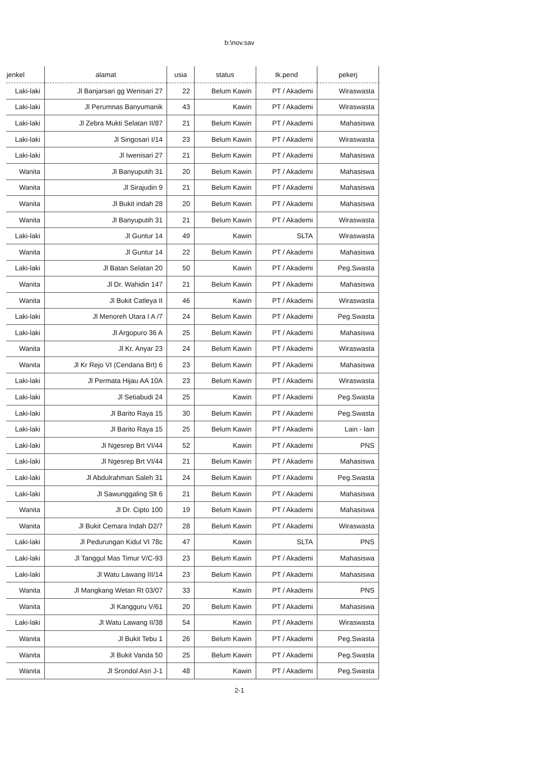b:\nov.sav
| jenkel | alamat | usia | status | tk.pend | pekerj |
| --- | --- | --- | --- | --- | --- |
| Laki-laki | Jl Banjarsari gg Wenisari 27 | 22 | Belum Kawin | PT / Akademi | Wiraswasta |
| Laki-laki | Jl Perumnas Banyumanik | 43 | Kawin | PT / Akademi | Wiraswasta |
| Laki-laki | Jl Zebra Mukti Selatan II/87 | 21 | Belum Kawin | PT / Akademi | Mahasiswa |
| Laki-laki | Jl Singosari I/14 | 23 | Belum Kawin | PT / Akademi | Wiraswasta |
| Laki-laki | Jl Iwenisari 27 | 21 | Belum Kawin | PT / Akademi | Mahasiswa |
| Wanita | Jl Banyuputih 31 | 20 | Belum Kawin | PT / Akademi | Mahasiswa |
| Wanita | Jl Sirajudin 9 | 21 | Belum Kawin | PT / Akademi | Mahasiswa |
| Wanita | Jl Bukit indah 28 | 20 | Belum Kawin | PT / Akademi | Mahasiswa |
| Wanita | Jl Banyuputih 31 | 21 | Belum Kawin | PT / Akademi | Wiraswasta |
| Laki-laki | Jl Guntur 14 | 49 | Kawin | SLTA | Wiraswasta |
| Wanita | Jl Guntur 14 | 22 | Belum Kawin | PT / Akademi | Mahasiswa |
| Laki-laki | Jl Batan Selatan 20 | 50 | Kawin | PT / Akademi | Peg.Swasta |
| Wanita | Jl Dr. Wahidin 147 | 21 | Belum Kawin | PT / Akademi | Mahasiswa |
| Wanita | Jl Bukit Catleya II | 46 | Kawin | PT / Akademi | Wiraswasta |
| Laki-laki | Jl Menoreh Utara I A /7 | 24 | Belum Kawin | PT / Akademi | Peg.Swasta |
| Laki-laki | Jl Argopuro 36 A | 25 | Belum Kawin | PT / Akademi | Mahasiswa |
| Wanita | Jl Kr. Anyar 23 | 24 | Belum Kawin | PT / Akademi | Wiraswasta |
| Wanita | Jl Kr Rejo VI (Cendana Brt) 6 | 23 | Belum Kawin | PT / Akademi | Mahasiswa |
| Laki-laki | Jl Permata Hijau AA 10A | 23 | Belum Kawin | PT / Akademi | Wiraswasta |
| Laki-laki | Jl Setiabudi 24 | 25 | Kawin | PT / Akademi | Peg.Swasta |
| Laki-laki | Jl Barito Raya 15 | 30 | Belum Kawin | PT / Akademi | Peg.Swasta |
| Laki-laki | Jl Barito Raya 15 | 25 | Belum Kawin | PT / Akademi | Lain - lain |
| Laki-laki | Jl Ngesrep Brt VI/44 | 52 | Kawin | PT / Akademi | PNS |
| Laki-laki | Jl Ngesrep Brt VI/44 | 21 | Belum Kawin | PT / Akademi | Mahasiswa |
| Laki-laki | Jl Abdulrahman Saleh 31 | 24 | Belum Kawin | PT / Akademi | Peg.Swasta |
| Laki-laki | Jl Sawunggaling Slt 6 | 21 | Belum Kawin | PT / Akademi | Mahasiswa |
| Wanita | Jl Dr. Cipto 100 | 19 | Belum Kawin | PT / Akademi | Mahasiswa |
| Wanita | Jl Bukit Cemara Indah D2/7 | 28 | Belum Kawin | PT / Akademi | Wiraswasta |
| Laki-laki | Jl Pedurungan Kidul VI 78c | 47 | Kawin | SLTA | PNS |
| Laki-laki | Jl Tanggul Mas Timur V/C-93 | 23 | Belum Kawin | PT / Akademi | Mahasiswa |
| Laki-laki | Jl Watu Lawang III/14 | 23 | Belum Kawin | PT / Akademi | Mahasiswa |
| Wanita | Jl Mangkang Wetan Rt 03/07 | 33 | Kawin | PT / Akademi | PNS |
| Wanita | Jl Kangguru V/61 | 20 | Belum Kawin | PT / Akademi | Mahasiswa |
| Laki-laki | Jl Watu Lawang II/38 | 54 | Kawin | PT / Akademi | Wiraswasta |
| Wanita | Jl Bukit Tebu 1 | 26 | Belum Kawin | PT / Akademi | Peg.Swasta |
| Wanita | Jl Bukit Vanda 50 | 25 | Belum Kawin | PT / Akademi | Peg.Swasta |
| Wanita | Jl Srondol Asri J-1 | 48 | Kawin | PT / Akademi | Peg.Swasta |
2-1